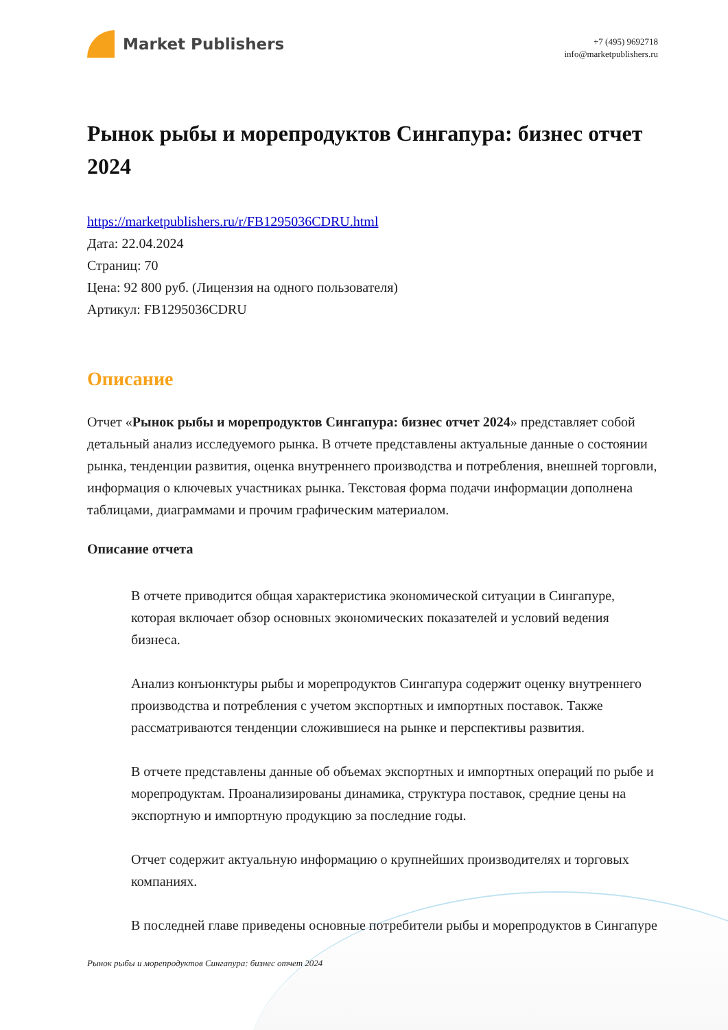Market Publishers
+7 (495) 9692718
info@marketpublishers.ru
Рынок рыбы и морепродуктов Сингапура: бизнес отчет 2024
https://marketpublishers.ru/r/FB1295036CDRU.html
Дата: 22.04.2024
Страниц: 70
Цена: 92 800 руб. (Лицензия на одного пользователя)
Артикул: FB1295036CDRU
Описание
Отчет «Рынок рыбы и морепродуктов Сингапура: бизнес отчет 2024» представляет собой детальный анализ исследуемого рынка. В отчете представлены актуальные данные о состоянии рынка, тенденции развития, оценка внутреннего производства и потребления, внешней торговли, информация о ключевых участниках рынка. Текстовая форма подачи информации дополнена таблицами, диаграммами и прочим графическим материалом.
Описание отчета
В отчете приводится общая характеристика экономической ситуации в Сингапуре, которая включает обзор основных экономических показателей и условий ведения бизнеса.
Анализ конъюнктуры рыбы и морепродуктов Сингапура содержит оценку внутреннего производства и потребления с учетом экспортных и импортных поставок. Также рассматриваются тенденции сложившиеся на рынке и перспективы развития.
В отчете представлены данные об объемах экспортных и импортных операций по рыбе и морепродуктам. Проанализированы динамика, структура поставок, средние цены на экспортную и импортную продукцию за последние годы.
Отчет содержит актуальную информацию о крупнейших производителях и торговых компаниях.
В последней главе приведены основные потребители рыбы и морепродуктов в Сингапуре
Рынок рыбы и морепродуктов Сингапура: бизнес отчет 2024